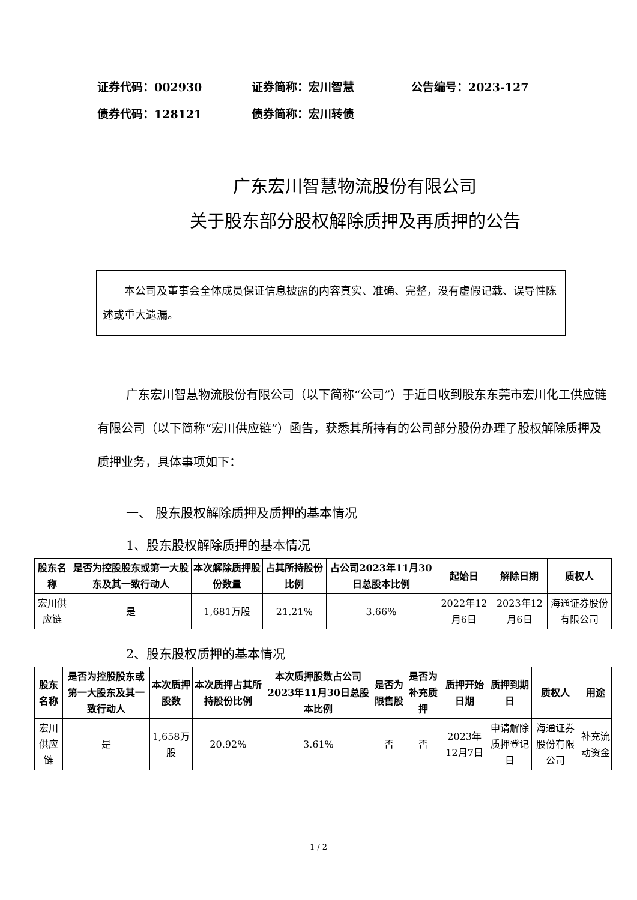证券代码：002930 证券简称：宏川智慧 公告编号：2023-127
债券代码：128121 债券简称：宏川转债
广东宏川智慧物流股份有限公司
关于股东部分股权解除质押及再质押的公告
  本公司及董事会全体成员保证信息披露的内容真实、准确、完整，没有虚假记载、误导性陈述或重大遗漏。
广东宏川智慧物流股份有限公司（以下简称“公司”）于近日收到股东东莞市宏川化工供应链有限公司（以下简称“宏川供应链”）函告，获悉其所持有的公司部分股份办理了股权解除质押及质押业务，具体事项如下：
一、 股东股权解除质押及质押的基本情况
1、股东股权解除质押的基本情况
| 股东名称 | 是否为控股股东或第一大股东及其一致行动人 | 本次解除质押股份数量 | 占其所持股份比例 | 占公司2023年11月30日总股本比例 | 起始日 | 解除日期 | 质权人 |
| --- | --- | --- | --- | --- | --- | --- | --- |
| 宏川供应链 | 是 | 1,681万股 | 21.21% | 3.66% | 2022年12月6日 | 2023年12月6日 | 海通证券股份有限公司 |
2、股东股权质押的基本情况
| 股东名称 | 是否为控股股东或第一大股东及其一致行动人 | 本次质押股数 | 本次质押占其所持股份比例 | 本次质押股数占公司2023年11月30日总股本比例 | 是否为限售股 | 是否为补充质押 | 质押开始日期 | 质押到期日 | 质权人 | 用途 |
| --- | --- | --- | --- | --- | --- | --- | --- | --- | --- | --- |
| 宏川供应链 | 是 | 1,658万股 | 20.92% | 3.61% | 否 | 否 | 2023年12月7日 | 申请解除质押登记日 | 海通证券股份有限公司 | 补充流动资金 |
1 / 2